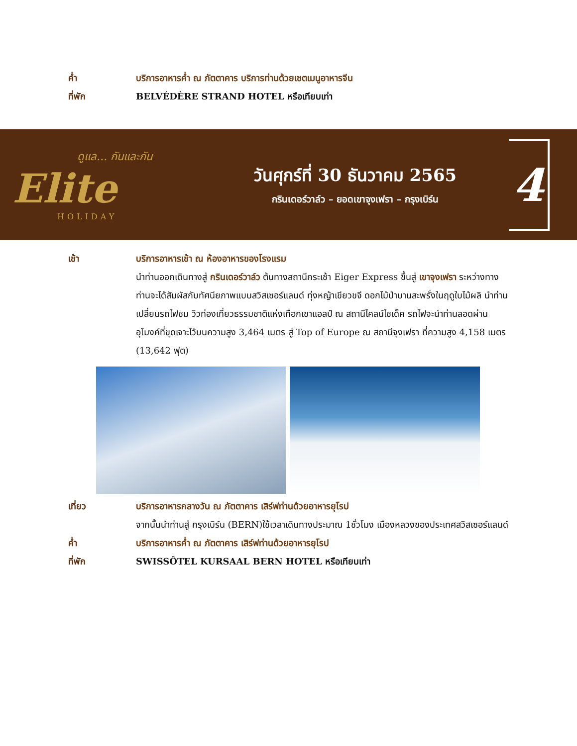ค่ำ บริการอาหารค่ำ ณ ภัตตาคาร บริการท่านด้วยเซตเมนูอาหารจีน
ที่พัก BELVÉDÈRE STRAND HOTEL หรือเทียบเท่า
ดูแล... กันและกัน
Elite
HOLIDAY
วันศุกร์ที่ 30 ธันวาคม 2565
กรินเดอร์วาล์ว – ยอดเขาจุงเฟรา – กรุงเบิร์น
4
เช้า บริการอาหารเช้า ณ ห้องอาหารของโรงแรม
นำท่านออกเดินทางสู่ กรินเดอร์วาล์ว ต้นทางสถานีกระเช้า Eiger Express ขึ้นสู่ เขาจุงเฟรา ระหว่างทางท่านจะได้สัมผัสกับทัศนียภาพแบบสวิสเซอร์แลนด์ ทุ่งหญ้าเขียวขจี ดอกไม้ป่าบานสะพรั่งในฤดูใบไม้ผลิ นำท่านเปลี่ยนรถไฟชม วิวท่องเที่ยวธรรมชาติแห่งเทือกเขาแอลป์ ณ สถานีไคลน์ไชเด็ค รถไฟจะนำท่านลอดผ่านอุโมงค์ที่ขุดเจาะไว้บนความสูง 3,464 เมตร สู่ Top of Europe ณ สถานีจุงเฟรา ที่ความสูง 4,158 เมตร (13,642 ฟุต)
เที่ยว บริการอาหารกลางวัน ณ ภัตตาคาร เสิร์ฟท่านด้วยอาหารยุโรป
จากนั้นนำท่านสู่ กรุงเบิร์น (BERN)ใช้เวลาเดินทางประมาณ 1ชั่วโมง เมืองหลวงของประเทศสวิสเซอร์แลนด์
ค่ำ บริการอาหารค่ำ ณ ภัตตาคาร เสิร์ฟท่านด้วยอาหารยุโรป
ที่พัก SWISSÔTEL KURSAAL BERN HOTEL หรือเทียบเท่า